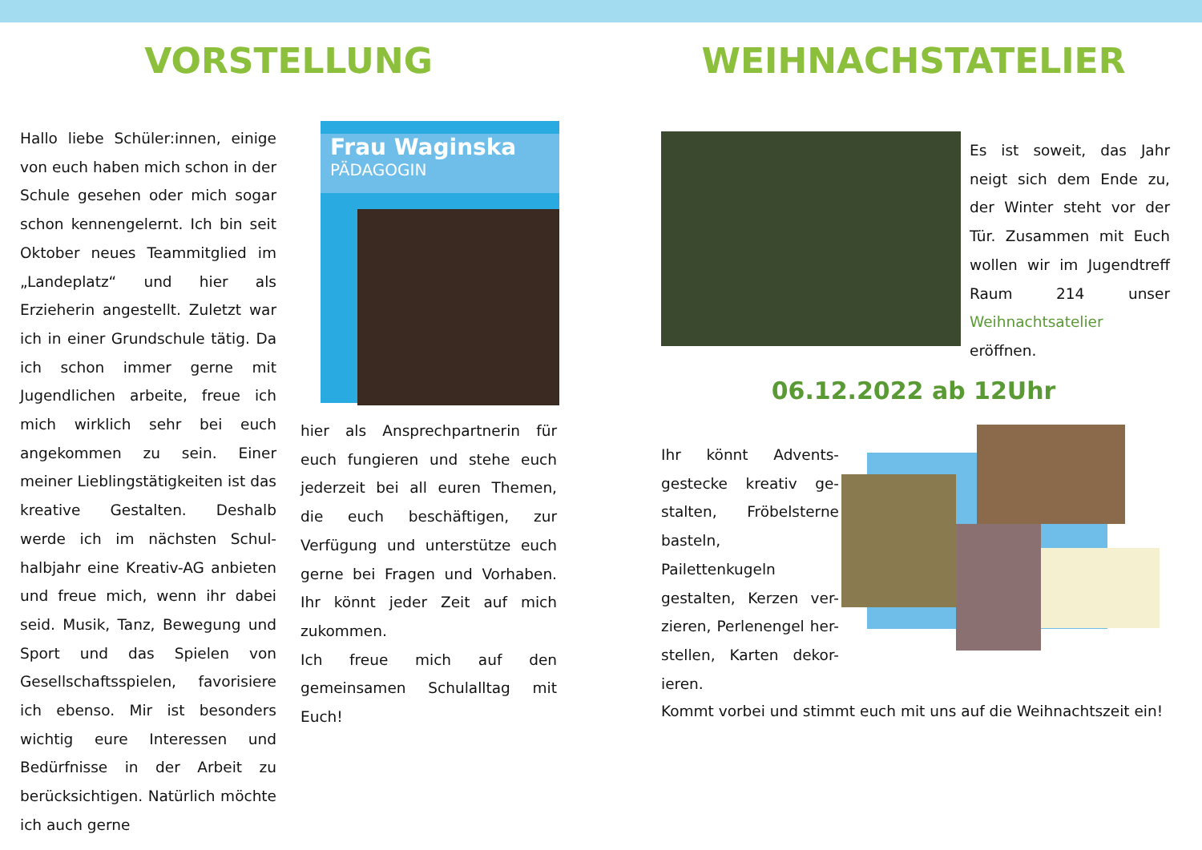VORSTELLUNG
Hallo liebe Schüler:innen, einige von euch haben mich schon in der Schule gesehen oder mich sogar schon kennengelernt. Ich bin seit Oktober neues Teammitglied im „Landeplatz“ und hier als Erzieherin angestellt. Zuletzt war ich in einer Grundschule tätig. Da ich schon immer gerne mit Jugendlichen arbeite, freue ich mich wirklich sehr bei euch angekommen zu sein. Einer meiner Lieblingstätigkeiten ist das kreative Gestalten. Deshalb werde ich im nächsten Schul-halbjahr eine Kreativ-AG anbieten und freue mich, wenn ihr dabei seid. Musik, Tanz, Bewegung und Sport und das Spielen von Gesellschaftsspielen, favorisiere ich ebenso. Mir ist besonders wichtig eure Interessen und Bedürfnisse in der Arbeit zu berücksichtigen. Natürlich möchte ich auch gerne
Frau Waginska
PÄDAGOGIN
hier als Ansprechpartnerin für euch fungieren und stehe euch jederzeit bei all euren Themen, die euch beschäftigen, zur Verfügung und unterstütze euch gerne bei Fragen und Vorhaben. Ihr könnt jeder Zeit auf mich zukommen.
Ich freue mich auf den gemeinsamen Schulalltag mit Euch!
WEIHNACHSTATELIER
Es ist soweit, das Jahr neigt sich dem Ende zu, der Winter steht vor der Tür. Zusammen mit Euch wollen wir im Jugendtreff Raum 214 unser Weihnachtsatelier eröffnen.
06.12.2022 ab 12Uhr
Ihr könnt Advents-gestecke kreativ ge-stalten, Fröbelsterne basteln, Pailettenkugeln gestalten, Kerzen ver-zieren, Perlenengel her-stellen, Karten dekor-ieren.
Kommt vorbei und stimmt euch mit uns auf die Weihnachtszeit ein!